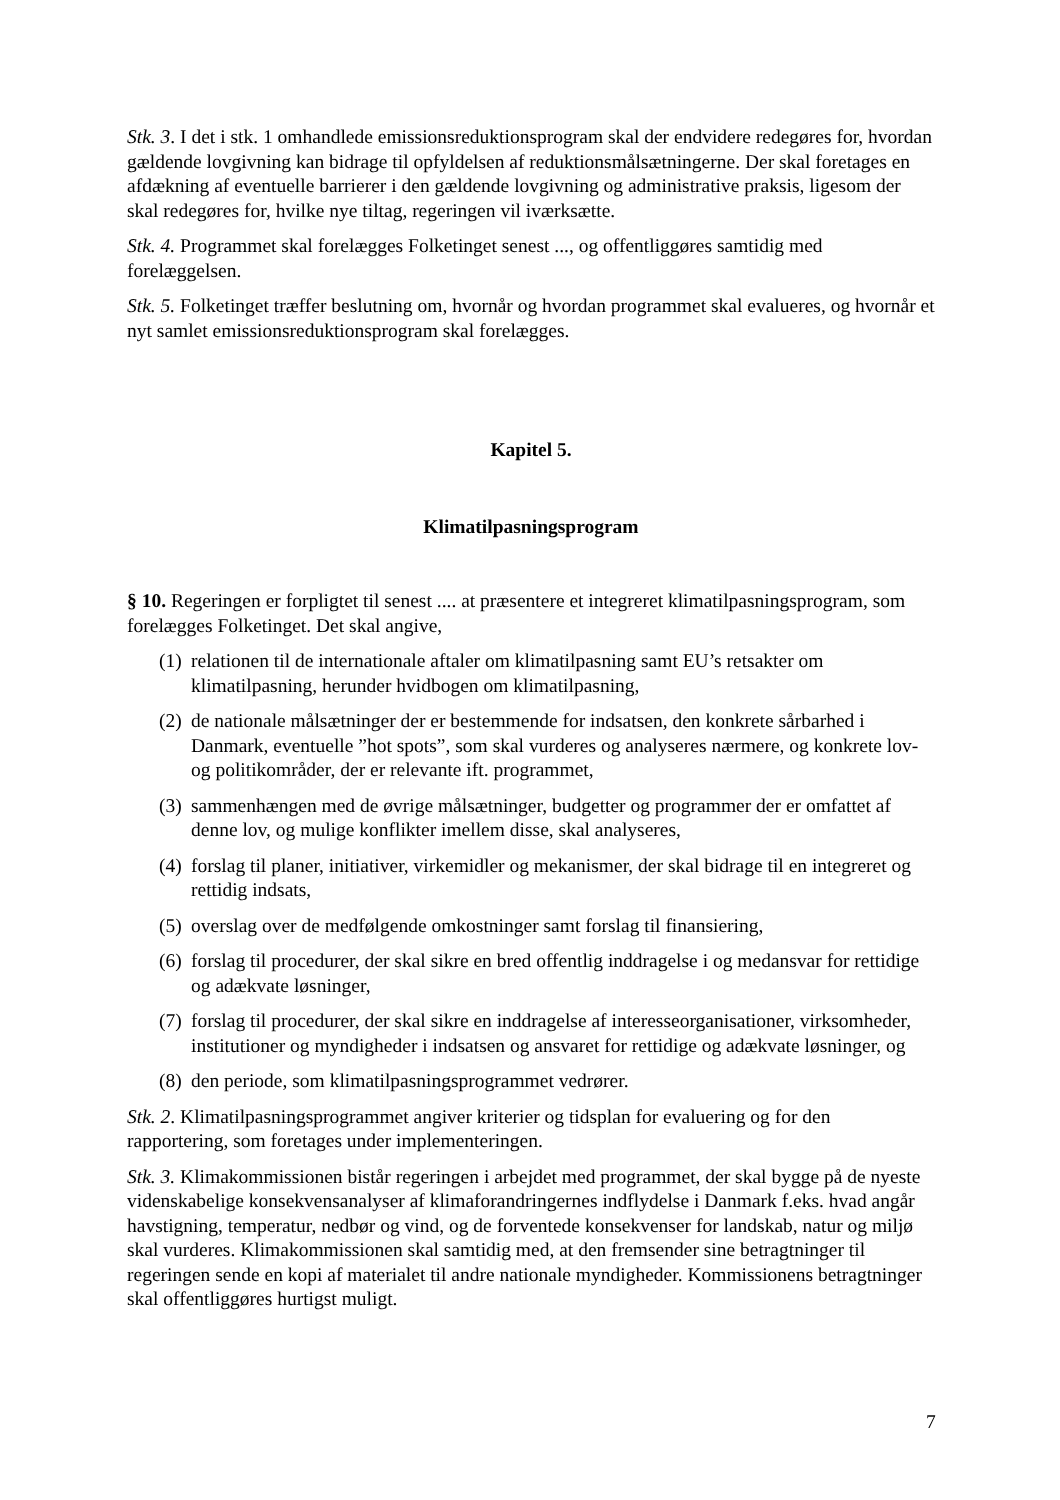Stk. 3. I det i stk. 1 omhandlede emissionsreduktionsprogram skal der endvidere redegøres for, hvordan gældende lovgivning kan bidrage til opfyldelsen af reduktionsmålsætningerne. Der skal foretages en afdækning af eventuelle barrierer i den gældende lovgivning og administrative praksis, ligesom der skal redegøres for, hvilke nye tiltag, regeringen vil iværksætte.
Stk. 4. Programmet skal forelægges Folketinget senest ..., og offentliggøres samtidig med forelæggelsen.
Stk. 5. Folketinget træffer beslutning om, hvornår og hvordan programmet skal evalueres, og hvornår et nyt samlet emissionsreduktionsprogram skal forelægges.
Kapitel 5.
Klimatilpasningsprogram
§ 10. Regeringen er forpligtet til senest .... at præsentere et integreret klimatilpasningsprogram, som forelægges Folketinget. Det skal angive,
(1) relationen til de internationale aftaler om klimatilpasning samt EU’s retsakter om klimatilpasning, herunder hvidbogen om klimatilpasning,
(2) de nationale målsætninger der er bestemmende for indsatsen, den konkrete sårbarhed i Danmark, eventuelle ”hot spots”, som skal vurderes og analyseres nærmere, og konkrete lov- og politikområder, der er relevante ift. programmet,
(3) sammenhængen med de øvrige målsætninger, budgetter og programmer der er omfattet af denne lov, og mulige konflikter imellem disse, skal analyseres,
(4) forslag til planer, initiativer, virkemidler og mekanismer, der skal bidrage til en integreret og rettidig indsats,
(5) overslag over de medfølgende omkostninger samt forslag til finansiering,
(6) forslag til procedurer, der skal sikre en bred offentlig inddragelse i og medansvar for rettidige og adækvate løsninger,
(7) forslag til procedurer, der skal sikre en inddragelse af interesseorganisationer, virksomheder, institutioner og myndigheder i indsatsen og ansvaret for rettidige og adækvate løsninger, og
(8) den periode, som klimatilpasningsprogrammet vedrører.
Stk. 2. Klimatilpasningsprogrammet angiver kriterier og tidsplan for evaluering og for den rapportering, som foretages under implementeringen.
Stk. 3. Klimakommissionen bistår regeringen i arbejdet med programmet, der skal bygge på de nyeste videnskabelige konsekvensanalyser af klimaforandringernes indflydelse i Danmark f.eks. hvad angår havstigning, temperatur, nedbør og vind, og de forventede konsekvenser for landskab, natur og miljø skal vurderes. Klimakommissionen skal samtidig med, at den fremsender sine betragtninger til regeringen sende en kopi af materialet til andre nationale myndigheder. Kommissionens betragtninger skal offentliggøres hurtigst muligt.
7